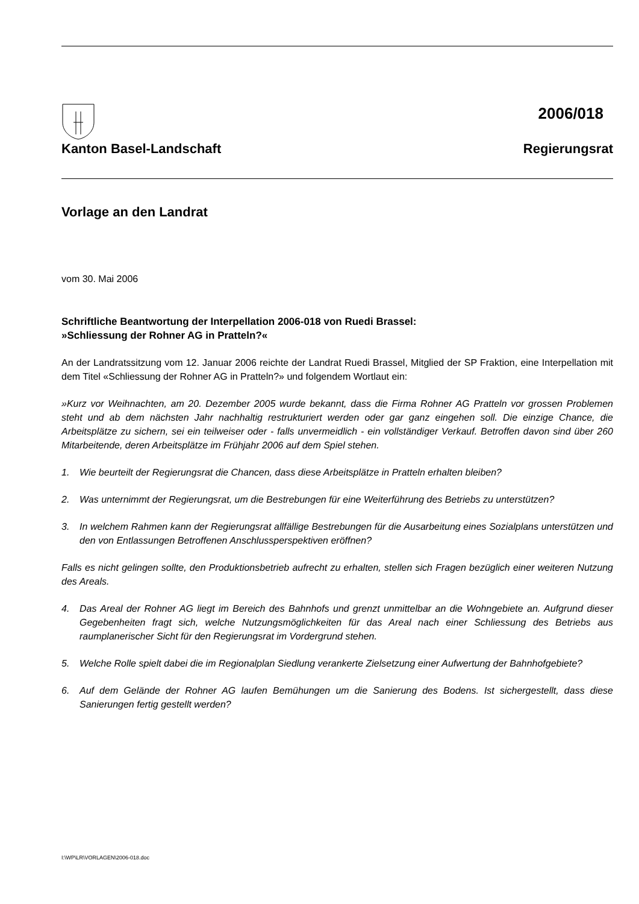2006/018
Kanton Basel-Landschaft Regierungsrat
Vorlage an den Landrat
vom 30. Mai 2006
Schriftliche Beantwortung der Interpellation 2006-018 von Ruedi Brassel:
»Schliessung der Rohner AG in Pratteln?«
An der Landratssitzung vom 12. Januar 2006 reichte der Landrat Ruedi Brassel, Mitglied der SP Fraktion, eine Interpellation mit dem Titel «Schliessung der Rohner AG in Pratteln?» und folgendem Wortlaut ein:
»Kurz vor Weihnachten, am 20. Dezember 2005 wurde bekannt, dass die Firma Rohner AG Pratteln vor grossen Problemen steht und ab dem nächsten Jahr nachhaltig restrukturiert werden oder gar ganz eingehen soll. Die einzige Chance, die Arbeitsplätze zu sichern, sei ein teilweiser oder - falls unvermeidlich - ein vollständiger Verkauf. Betroffen davon sind über 260 Mitarbeitende, deren Arbeitsplätze im Frühjahr 2006 auf dem Spiel stehen.
1. Wie beurteilt der Regierungsrat die Chancen, dass diese Arbeitsplätze in Pratteln erhalten bleiben?
2. Was unternimmt der Regierungsrat, um die Bestrebungen für eine Weiterführung des Betriebs zu unterstützen?
3. In welchem Rahmen kann der Regierungsrat allfällige Bestrebungen für die Ausarbeitung eines Sozialplans unterstützen und den von Entlassungen Betroffenen Anschlussperspektiven eröffnen?
Falls es nicht gelingen sollte, den Produktionsbetrieb aufrecht zu erhalten, stellen sich Fragen bezüglich einer weiteren Nutzung des Areals.
4. Das Areal der Rohner AG liegt im Bereich des Bahnhofs und grenzt unmittelbar an die Wohngebiete an. Aufgrund dieser Gegebenheiten fragt sich, welche Nutzungsmöglichkeiten für das Areal nach einer Schliessung des Betriebs aus raumplanerischer Sicht für den Regierungsrat im Vordergrund stehen.
5. Welche Rolle spielt dabei die im Regionalplan Siedlung verankerte Zielsetzung einer Aufwertung der Bahnhofgebiete?
6. Auf dem Gelände der Rohner AG laufen Bemühungen um die Sanierung des Bodens. Ist sichergestellt, dass diese Sanierungen fertig gestellt werden?
I:\WP\LR\VORLAGEN\2006-018.doc